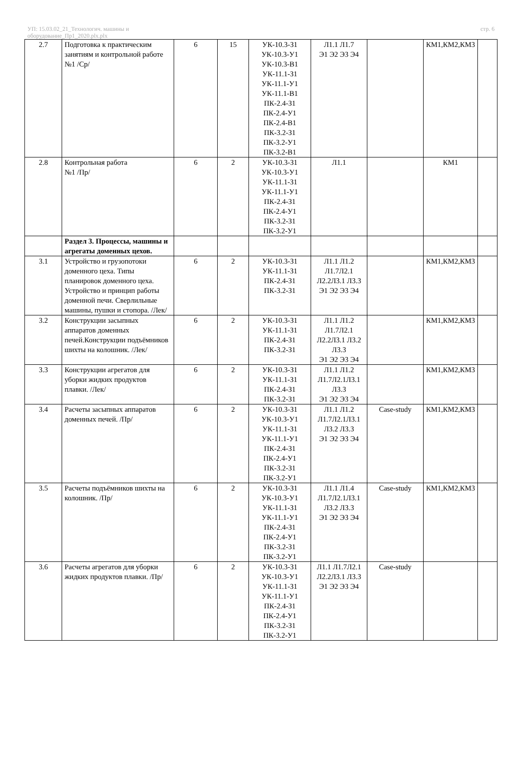УП: 15.03.02_21_Технологич. машины и
оборудование_Пр1_2020.plx.plx
стр. 6
| 2.7 | Подготовка к практическим занятиям и контрольной работе №1 /Ср/ | 6 | 15 | УК-10.3-З1 УК-10.3-У1 УК-10.3-В1 УК-11.1-З1 УК-11.1-У1 УК-11.1-В1 ПК-2.4-З1 ПК-2.4-У1 ПК-2.4-В1 ПК-3.2-З1 ПК-3.2-У1 ПК-3.2-В1 | Л1.1 Л1.7 Э1 Э2 Э3 Э4 | | КМ1,КМ2,КМ3 | |
| 2.8 | Контрольная работа №1 /Пр/ | 6 | 2 | УК-10.3-З1 УК-10.3-У1 УК-11.1-З1 УК-11.1-У1 ПК-2.4-З1 ПК-2.4-У1 ПК-3.2-З1 ПК-3.2-У1 | Л1.1 | | КМ1 | |
| | Раздел 3. Процессы, машины и агрегаты доменных цехов. | | | | | | | |
| 3.1 | Устройство и грузопотоки доменного цеха. Типы планировок доменного цеха. Устройство и принцип работы доменной печи. Сверлильные машины, пушки и стопора. /Лек/ | 6 | 2 | УК-10.3-З1 УК-11.1-З1 ПК-2.4-З1 ПК-3.2-З1 | Л1.1 Л1.2 Л1.7Л2.1 Л2.2Л3.1 Л3.3 Э1 Э2 Э3 Э4 | | КМ1,КМ2,КМ3 | |
| 3.2 | Конструкции засыпных аппаратов доменных печей.Конструкции подъёмников шихты на колошник. /Лек/ | 6 | 2 | УК-10.3-З1 УК-11.1-З1 ПК-2.4-З1 ПК-3.2-З1 | Л1.1 Л1.2 Л1.7Л2.1 Л2.2Л3.1 Л3.2 Л3.3 Э1 Э2 Э3 Э4 | | КМ1,КМ2,КМ3 | |
| 3.3 | Конструкции агрегатов для уборки жидких продуктов плавки. /Лек/ | 6 | 2 | УК-10.3-З1 УК-11.1-З1 ПК-2.4-З1 ПК-3.2-З1 | Л1.1 Л1.2 Л1.7Л2.1Л3.1 Л3.3 Э1 Э2 Э3 Э4 | | КМ1,КМ2,КМ3 | |
| 3.4 | Расчеты засыпных аппаратов доменных печей. /Пр/ | 6 | 2 | УК-10.3-З1 УК-10.3-У1 УК-11.1-З1 УК-11.1-У1 ПК-2.4-З1 ПК-2.4-У1 ПК-3.2-З1 ПК-3.2-У1 | Л1.1 Л1.2 Л1.7Л2.1Л3.1 Л3.2 Л3.3 Э1 Э2 Э3 Э4 | Case-study | КМ1,КМ2,КМ3 | |
| 3.5 | Расчеты подъёмников шихты на колошник. /Пр/ | 6 | 2 | УК-10.3-З1 УК-10.3-У1 УК-11.1-З1 УК-11.1-У1 ПК-2.4-З1 ПК-2.4-У1 ПК-3.2-З1 ПК-3.2-У1 | Л1.1 Л1.4 Л1.7Л2.1Л3.1 Л3.2 Л3.3 Э1 Э2 Э3 Э4 | Case-study | КМ1,КМ2,КМ3 | |
| 3.6 | Расчеты агрегатов для уборки жидких продуктов плавки. /Пр/ | 6 | 2 | УК-10.3-З1 УК-10.3-У1 УК-11.1-З1 УК-11.1-У1 ПК-2.4-З1 ПК-2.4-У1 ПК-3.2-З1 ПК-3.2-У1 | Л1.1 Л1.7Л2.1 Л2.2Л3.1 Л3.3 Э1 Э2 Э3 Э4 | Case-study | | |